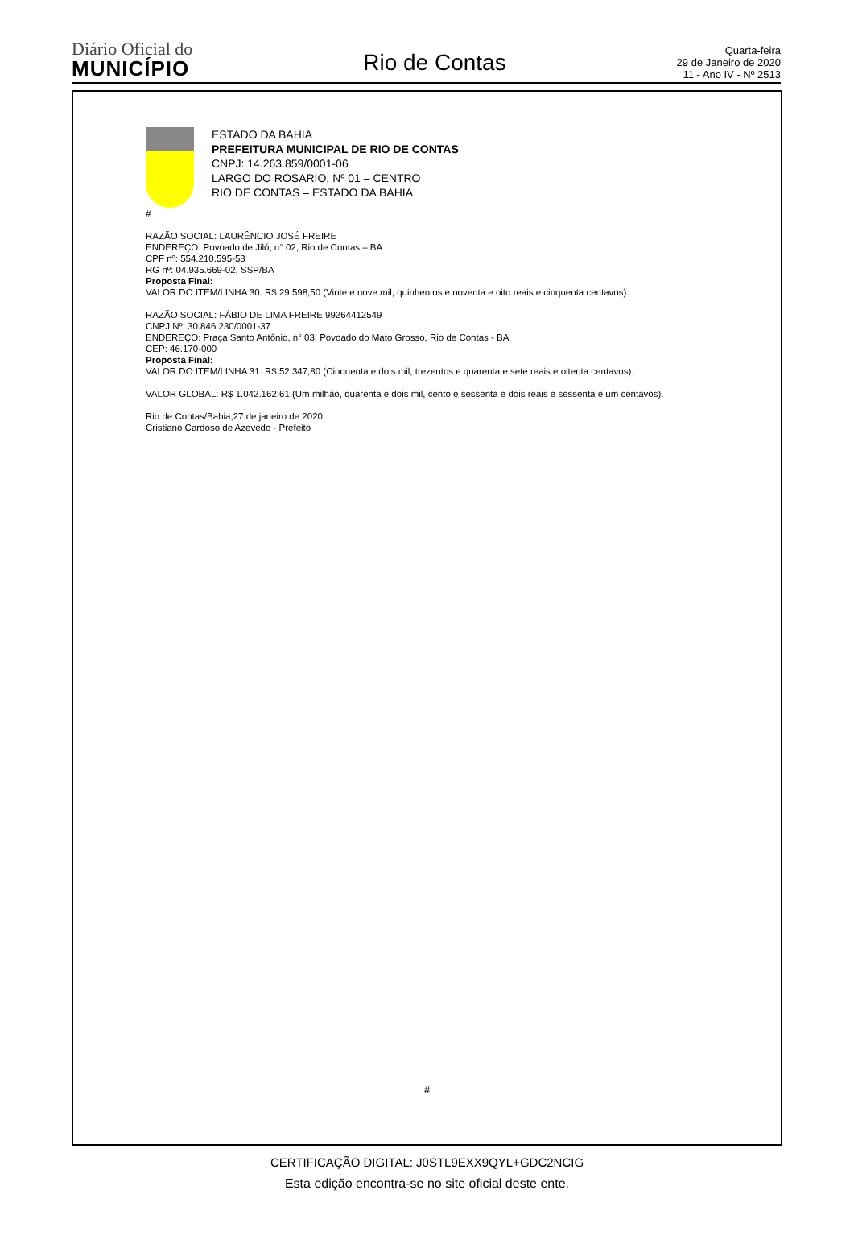Diário Oficial do
MUNICÍPIO
Rio de Contas
Quarta-feira
29 de Janeiro de 2020
11 - Ano IV - Nº 2513
ESTADO DA BAHIA
PREFEITURA MUNICIPAL DE RIO DE CONTAS
CNPJ: 14.263.859/0001-06
LARGO DO ROSARIO, Nº 01 – CENTRO
RIO DE CONTAS – ESTADO DA BAHIA
#
RAZÃO SOCIAL: LAURÊNCIO JOSÉ FREIRE
ENDEREÇO: Povoado de Jiló, n° 02, Rio de Contas – BA
CPF nº: 554.210.595-53
RG nº: 04.935.669-02, SSP/BA
Proposta Final:
VALOR DO ITEM/LINHA 30: R$ 29.598,50 (Vinte e nove mil, quinhentos e noventa e oito reais e cinquenta centavos).
RAZÃO SOCIAL: FÁBIO DE LIMA FREIRE 99264412549
CNPJ Nº: 30.846.230/0001-37
ENDEREÇO: Praça Santo Antônio, n° 03, Povoado do Mato Grosso, Rio de Contas - BA
CEP: 46.170-000
Proposta Final:
VALOR DO ITEM/LINHA 31: R$ 52.347,80 (Cinquenta e dois mil, trezentos e quarenta e sete reais e oitenta centavos).
VALOR GLOBAL: R$ 1.042.162,61 (Um milhão, quarenta e dois mil, cento e sessenta e dois reais e sessenta e um centavos).
Rio de Contas/Bahia,27 de janeiro de 2020.
Cristiano Cardoso de Azevedo - Prefeito
#
CERTIFICAÇÃO DIGITAL: J0STL9EXX9QYL+GDC2NCIG
Esta edição encontra-se no site oficial deste ente.